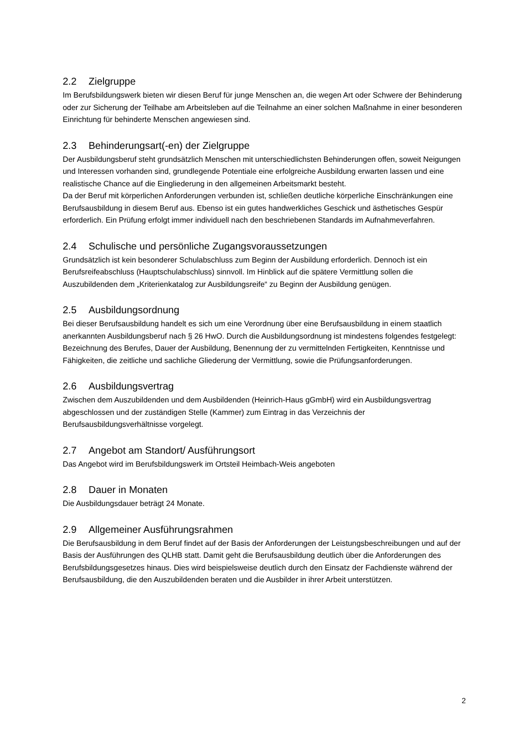2.2 Zielgruppe
Im Berufsbildungswerk bieten wir diesen Beruf für junge Menschen an, die wegen Art oder Schwere der Behinderung oder zur Sicherung der Teilhabe am Arbeitsleben auf die Teilnahme an einer solchen Maßnahme in einer besonderen Einrichtung für behinderte Menschen angewiesen sind.
2.3 Behinderungsart(-en) der Zielgruppe
Der Ausbildungsberuf steht grundsätzlich Menschen mit unterschiedlichsten Behinderungen offen, soweit Neigungen und Interessen vorhanden sind, grundlegende Potentiale eine erfolgreiche Ausbildung erwarten lassen und eine realistische Chance auf die Eingliederung in den allgemeinen Arbeitsmarkt besteht.
Da der Beruf mit körperlichen Anforderungen verbunden ist, schließen deutliche körperliche Einschränkungen eine Berufsausbildung in diesem Beruf aus. Ebenso ist ein gutes handwerkliches Geschick und ästhetisches Gespür erforderlich. Ein Prüfung erfolgt immer individuell nach den beschriebenen Standards im Aufnahmeverfahren.
2.4 Schulische und persönliche Zugangsvoraussetzungen
Grundsätzlich ist kein besonderer Schulabschluss zum Beginn der Ausbildung erforderlich. Dennoch ist ein Berufsreifeabschluss (Hauptschulabschluss) sinnvoll. Im Hinblick auf die spätere Vermittlung sollen die Auszubildenden dem „Kriterienkatalog zur Ausbildungsreife“ zu Beginn der Ausbildung genügen.
2.5 Ausbildungsordnung
Bei dieser Berufsausbildung handelt es sich um eine Verordnung über eine Berufsausbildung in einem staatlich anerkannten Ausbildungsberuf nach § 26 HwO. Durch die Ausbildungsordnung ist mindestens folgendes festgelegt: Bezeichnung des Berufes, Dauer der Ausbildung, Benennung der zu vermittelnden Fertigkeiten, Kenntnisse und Fähigkeiten, die zeitliche und sachliche Gliederung der Vermittlung, sowie die Prüfungsanforderungen.
2.6 Ausbildungsvertrag
Zwischen dem Auszubildenden und dem Ausbildenden (Heinrich-Haus gGmbH) wird ein Ausbildungsvertrag abgeschlossen und der zuständigen Stelle (Kammer) zum Eintrag in das Verzeichnis der Berufsausbildungsverhältnisse vorgelegt.
2.7 Angebot am Standort/ Ausführungsort
Das Angebot wird im Berufsbildungswerk im Ortsteil Heimbach-Weis angeboten
2.8 Dauer in Monaten
Die Ausbildungsdauer beträgt 24 Monate.
2.9 Allgemeiner Ausführungsrahmen
Die Berufsausbildung in dem Beruf findet auf der Basis der Anforderungen der Leistungsbeschreibungen und auf der Basis der Ausführungen des QLHB statt. Damit geht die Berufsausbildung deutlich über die Anforderungen des Berufsbildungsgesetzes hinaus. Dies wird beispielsweise deutlich durch den Einsatz der Fachdienste während der Berufsausbildung, die den Auszubildenden beraten und die Ausbilder in ihrer Arbeit unterstützen.
2